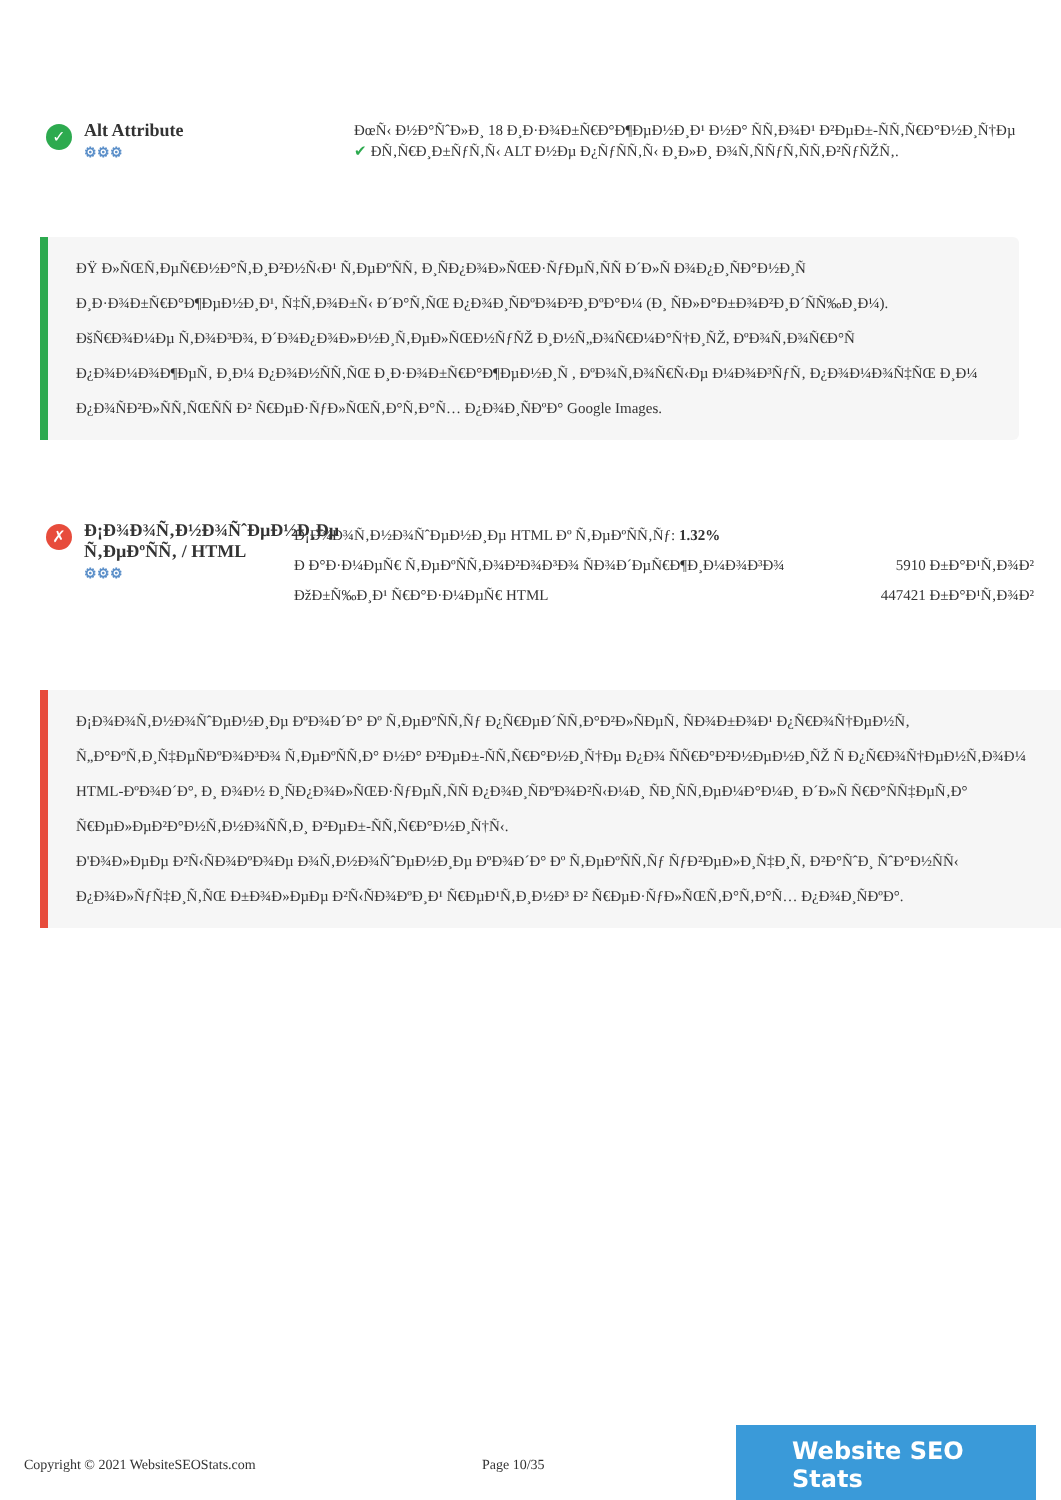✓
Alt Attribute
⚙⚙⚙
ÐœÑ‹ Ð½Ð°ÑˆÐ»Ð¸ 18 Ð¸Ð·Ð¾Ð±Ñ€Ð°Ð¶ÐµÐ½Ð¸Ð¹ Ð½Ð° ÑÑ‚Ð¾Ð¹ Ð²ÐµÐ±-ÑÑ‚Ñ€Ð°Ð½Ð¸Ñ†Ðµ
✔ ÐÑ‚Ñ€Ð¸Ð±ÑƒÑ‚Ñ‹ ALT Ð½Ðµ Ð¿ÑƒÑÑ‚Ñ‹ Ð¸Ð»Ð¸ Ð¾Ñ‚ÑÑƒÑ‚ÑÑ‚Ð²ÑƒÑŽÑ‚.
ÐŸ Ð»ÑŒÑ‚ÐµÑ€Ð½Ð°Ñ‚Ð¸Ð²Ð½Ñ‹Ð¹ Ñ‚ÐµÐºÑÑ‚ Ð¸ÑÐ¿Ð¾Ð»ÑŒÐ·ÑƒÐµÑ‚ÑÑ Ð´Ð»Ñ Ð¾Ð¿Ð¸ÑÐ°Ð½Ð¸Ñ Ð¸Ð·Ð¾Ð±Ñ€Ð°Ð¶ÐµÐ½Ð¸Ð¹, Ñ‡Ñ‚Ð¾Ð±Ñ‹ Ð´Ð°Ñ‚ÑŒ Ð¿Ð¾Ð¸ÑÐºÐ¾Ð²Ð¸ÐºÐ°Ð¼ (Ð¸ ÑÐ»Ð°Ð±Ð¾Ð²Ð¸Ð´ÑÑ‰Ð¸Ð¼).
ÐšÑ€Ð¾Ð¼Ðµ Ñ‚Ð¾Ð³Ð¾, Ð´Ð¾Ð¿Ð¾Ð»Ð½Ð¸Ñ‚ÐµÐ»ÑŒÐ½ÑƒÑŽ Ð¸Ð½Ñ„Ð¾Ñ€Ð¼Ð°Ñ†Ð¸ÑŽ, ÐºÐ¾Ñ‚Ð¾Ñ€Ð°Ñ Ð¿Ð¾Ð¼Ð¾Ð¶ÐµÑ‚ Ð¸Ð¼ Ð¿Ð¾Ð½ÑÑ‚ÑŒ Ð¸Ð·Ð¾Ð±Ñ€Ð°Ð¶ÐµÐ½Ð¸Ñ , ÐºÐ¾Ñ‚Ð¾Ñ€Ñ‹Ðµ Ð¼Ð¾Ð³ÑƒÑ‚ Ð¿Ð¾Ð¼Ð¾Ñ‡ÑŒ Ð¸Ð¼ Ð¿Ð¾ÑÐ²Ð»ÑÑ‚ÑŒÑÑ Ð² Ñ€ÐµÐ·ÑƒÐ»ÑŒÑ‚Ð°Ñ‚Ð°Ñ… Ð¿Ð¾Ð¸ÑÐºÐ° Google Images.
✗
Ð¡Ð¾Ð¾Ñ‚Ð½Ð¾ÑˆÐµÐ½Ð¸Ðµ Ñ‚ÐµÐºÑÑ‚ / HTML
⚙⚙⚙
Ð¡Ð¾Ð¾Ñ‚Ð½Ð¾ÑˆÐµÐ½Ð¸Ðµ HTML Ðº Ñ‚ÐµÐºÑÑ‚Ñƒ: 1.32%
Ð Ð°Ð·Ð¼ÐµÑ€ Ñ‚ÐµÐºÑÑ‚Ð¾Ð²Ð¾Ð³Ð¾ ÑÐ¾Ð´ÐµÑ€Ð¶Ð¸Ð¼Ð¾Ð³Ð¾ 5910 Ð±Ð°Ð¹Ñ‚Ð¾Ð²
ÐžÐ±Ñ‰Ð¸Ð¹ Ñ€Ð°Ð·Ð¼ÐµÑ€ HTML 447421 Ð±Ð°Ð¹Ñ‚Ð¾Ð²
Ð¡Ð¾Ð¾Ñ‚Ð½Ð¾ÑˆÐµÐ½Ð¸Ðµ ÐºÐ¾Ð´Ð° Ðº Ñ‚ÐµÐºÑÑ‚Ñƒ Ð¿Ñ€ÐµÐ´ÑÑ‚Ð°Ð²Ð»ÑÐµÑ‚ ÑÐ¾Ð±Ð¾Ð¹ Ð¿Ñ€Ð¾Ñ†ÐµÐ½Ñ‚ Ñ„Ð°ÐºÑ‚Ð¸Ñ‡ÐµÑÐºÐ¾Ð³Ð¾ Ñ‚ÐµÐºÑÑ‚Ð° Ð½Ð° Ð²ÐµÐ±-ÑÑ‚Ñ€Ð°Ð½Ð¸Ñ†Ðµ Ð¿Ð¾ ÑÑ€Ð°Ð²Ð½ÐµÐ½Ð¸ÑŽ Ñ Ð¿Ñ€Ð¾Ñ†ÐµÐ½Ñ‚Ð¾Ð¼ HTML-ÐºÐ¾Ð´Ð°, Ð¸ Ð¾Ð½ Ð¸ÑÐ¿Ð¾Ð»ÑŒÐ·ÑƒÐµÑ‚ÑÑ Ð¿Ð¾Ð¸ÑÐºÐ¾Ð²Ñ‹Ð¼Ð¸ ÑÐ¸ÑÑ‚ÐµÐ¼Ð°Ð¼Ð¸ Ð´Ð»Ñ Ñ€Ð°ÑÑ‡ÐµÑ‚Ð° Ñ€ÐµÐ»ÐµÐ²Ð°Ð½Ñ‚Ð½Ð¾ÑÑ‚Ð¸ Ð²ÐµÐ±-ÑÑ‚Ñ€Ð°Ð½Ð¸Ñ†Ñ‹.
Ð'Ð¾Ð»ÐµÐµ Ð²Ñ‹ÑÐ¾ÐºÐ¾Ðµ Ð¾Ñ‚Ð½Ð¾ÑˆÐµÐ½Ð¸Ðµ ÐºÐ¾Ð´Ð° Ðº Ñ‚ÐµÐºÑÑ‚Ñƒ ÑƒÐ²ÐµÐ»Ð¸Ñ‡Ð¸Ñ‚ Ð²Ð°ÑˆÐ¸ ÑˆÐ°Ð½ÑÑ‹ Ð¿Ð¾Ð»ÑƒÑ‡Ð¸Ñ‚ÑŒ Ð±Ð¾Ð»ÐµÐµ Ð²Ñ‹ÑÐ¾ÐºÐ¸Ð¹ Ñ€ÐµÐ¹Ñ‚Ð¸Ð½Ð³ Ð² Ñ€ÐµÐ·ÑƒÐ»ÑŒÑ‚Ð°Ñ‚Ð°Ñ… Ð¿Ð¾Ð¸ÑÐºÐ°.
Copyright © 2021 WebsiteSEOStats.com Page 10/35 Website SEO Stats